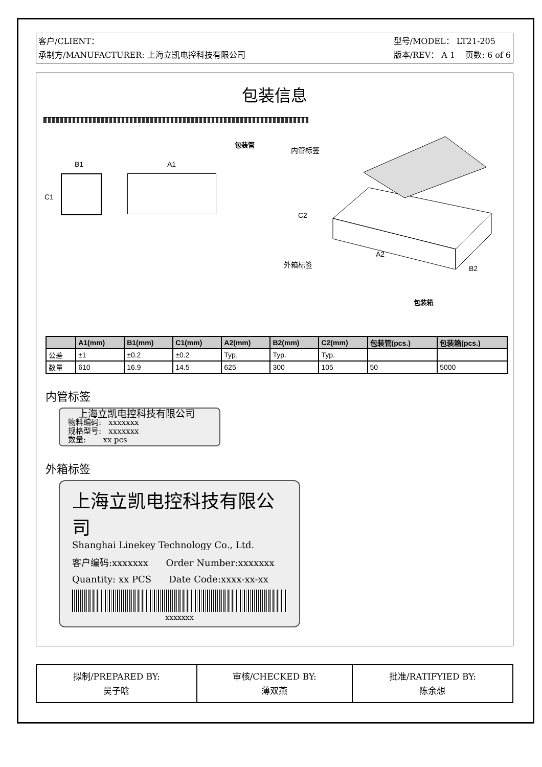客户/CLIENT：
承制方/MANUFACTURER: 上海立凯电控科技有限公司
型号/MODEL： LT21-205
版本/REV： A 1 页数: 6 of 6
包装信息
包装管
内管标签
B1 A1
C1
C2
外箱标签
A2
B2
包装箱
| | A1(mm) | B1(mm) | C1(mm) | A2(mm) | B2(mm) | C2(mm) | 包装管(pcs.) | 包装箱(pcs.) |
| --- | --- | --- | --- | --- | --- | --- | --- | --- |
| 公差 | ±1 | ±0.2 | ±0.2 | Typ. | Typ. | Typ. | | |
| 数量 | 610 | 16.9 | 14.5 | 625 | 300 | 105 | 50 | 5000 |
内管标签
上海立凯电控科技有限公司
物料编码: xxxxxxx
规格型号: xxxxxxx
数量: xx pcs
外箱标签
上海立凯电控科技有限公司
Shanghai Linekey Technology Co., Ltd.
客户编码:xxxxxxx Order Number:xxxxxxx
Quantity: xx PCS Date Code:xxxx-xx-xx
xxxxxxx
| 拟制/PREPARED BY: 吴子晗 | 审核/CHECKED BY: 薄双燕 | 批准/RATIFYIED BY: 陈余想 |